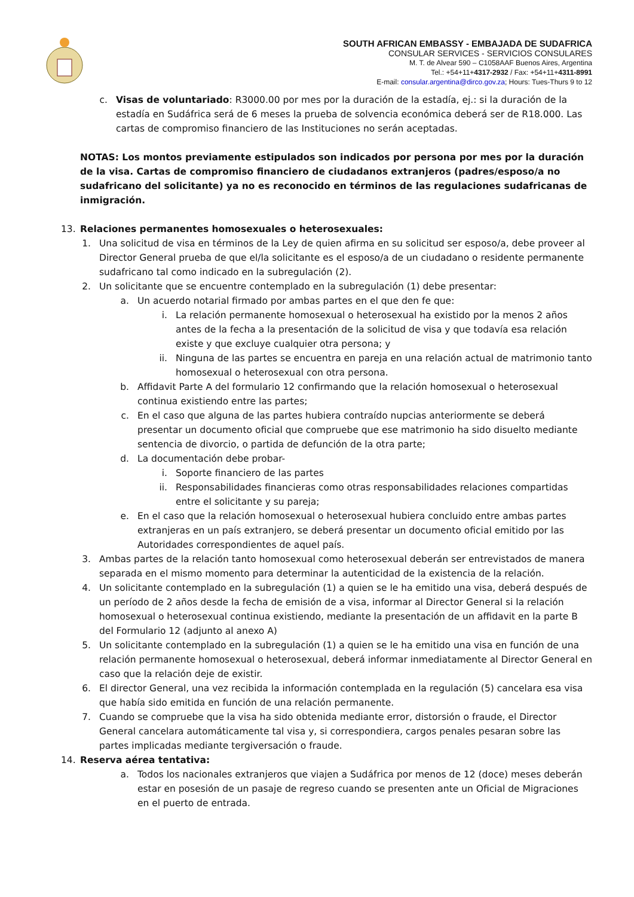SOUTH AFRICAN EMBASSY - EMBAJADA DE SUDAFRICA
CONSULAR SERVICES - SERVICIOS CONSULARES
M. T. de Alvear 590 – C1058AAF Buenos Aires, Argentina
Tel.: +54+11+4317-2932 / Fax: +54+11+4311-8991
E-mail: consular.argentina@dirco.gov.za; Hours: Tues-Thurs 9 to 12
c.
Visas de voluntariado: R3000.00 por mes por la duración de la estadía, ej.: si la duración de la estadía en Sudáfrica será de 6 meses la prueba de solvencia económica deberá ser de R18.000. Las cartas de compromiso financiero de las Instituciones no serán aceptadas.
NOTAS: Los montos previamente estipulados son indicados por persona por mes por la duración de la visa. Cartas de compromiso financiero de ciudadanos extranjeros (padres/esposo/a no sudafricano del solicitante) ya no es reconocido en términos de las regulaciones sudafricanas de inmigración.
13. Relaciones permanentes homosexuales o heterosexuales:
1.
Una solicitud de visa en términos de la Ley de quien afirma en su solicitud ser esposo/a, debe proveer al Director General prueba de que el/la solicitante es el esposo/a de un ciudadano o residente permanente sudafricano tal como indicado en la subregulación (2).
2.
Un solicitante que se encuentre contemplado en la subregulación (1) debe presentar:
a.
Un acuerdo notarial firmado por ambas partes en el que den fe que:
i.
La relación permanente homosexual o heterosexual ha existido por la menos 2 años antes de la fecha a la presentación de la solicitud de visa y que todavía esa relación existe y que excluye cualquier otra persona; y
ii.
Ninguna de las partes se encuentra en pareja en una relación actual de matrimonio tanto homosexual o heterosexual con otra persona.
b.
Affidavit Parte A del formulario 12 confirmando que la relación homosexual o heterosexual continua existiendo entre las partes;
c.
En el caso que alguna de las partes hubiera contraído nupcias anteriormente se deberá presentar un documento oficial que compruebe que ese matrimonio ha sido disuelto mediante sentencia de divorcio, o partida de defunción de la otra parte;
d.
La documentación debe probar-
i.
Soporte financiero de las partes
ii.
Responsabilidades financieras como otras responsabilidades relaciones compartidas entre el solicitante y su pareja;
e.
En el caso que la relación homosexual o heterosexual hubiera concluido entre ambas partes extranjeras en un país extranjero, se deberá presentar un documento oficial emitido por las Autoridades correspondientes de aquel país.
3.
Ambas partes de la relación tanto homosexual como heterosexual deberán ser entrevistados de manera separada en el mismo momento para determinar la autenticidad de la existencia de la relación.
4.
Un solicitante contemplado en la subregulación (1) a quien se le ha emitido una visa, deberá después de un período de 2 años desde la fecha de emisión de a visa, informar al Director General si la relación homosexual o heterosexual continua existiendo, mediante la presentación de un affidavit en la parte B del Formulario 12 (adjunto al anexo A)
5.
Un solicitante contemplado en la subregulación (1) a quien se le ha emitido una visa en función de una relación permanente homosexual o heterosexual, deberá informar inmediatamente al Director General en caso que la relación deje de existir.
6.
El director General, una vez recibida la información contemplada en la regulación (5) cancelara esa visa que había sido emitida en función de una relación permanente.
7.
Cuando se compruebe que la visa ha sido obtenida mediante error, distorsión o fraude, el Director General cancelara automáticamente tal visa y, si correspondiera, cargos penales pesaran sobre las partes implicadas mediante tergiversación o fraude.
14. Reserva aérea tentativa:
a.
Todos los nacionales extranjeros que viajen a Sudáfrica por menos de 12 (doce) meses deberán estar en posesión de un pasaje de regreso cuando se presenten ante un Oficial de Migraciones en el puerto de entrada.